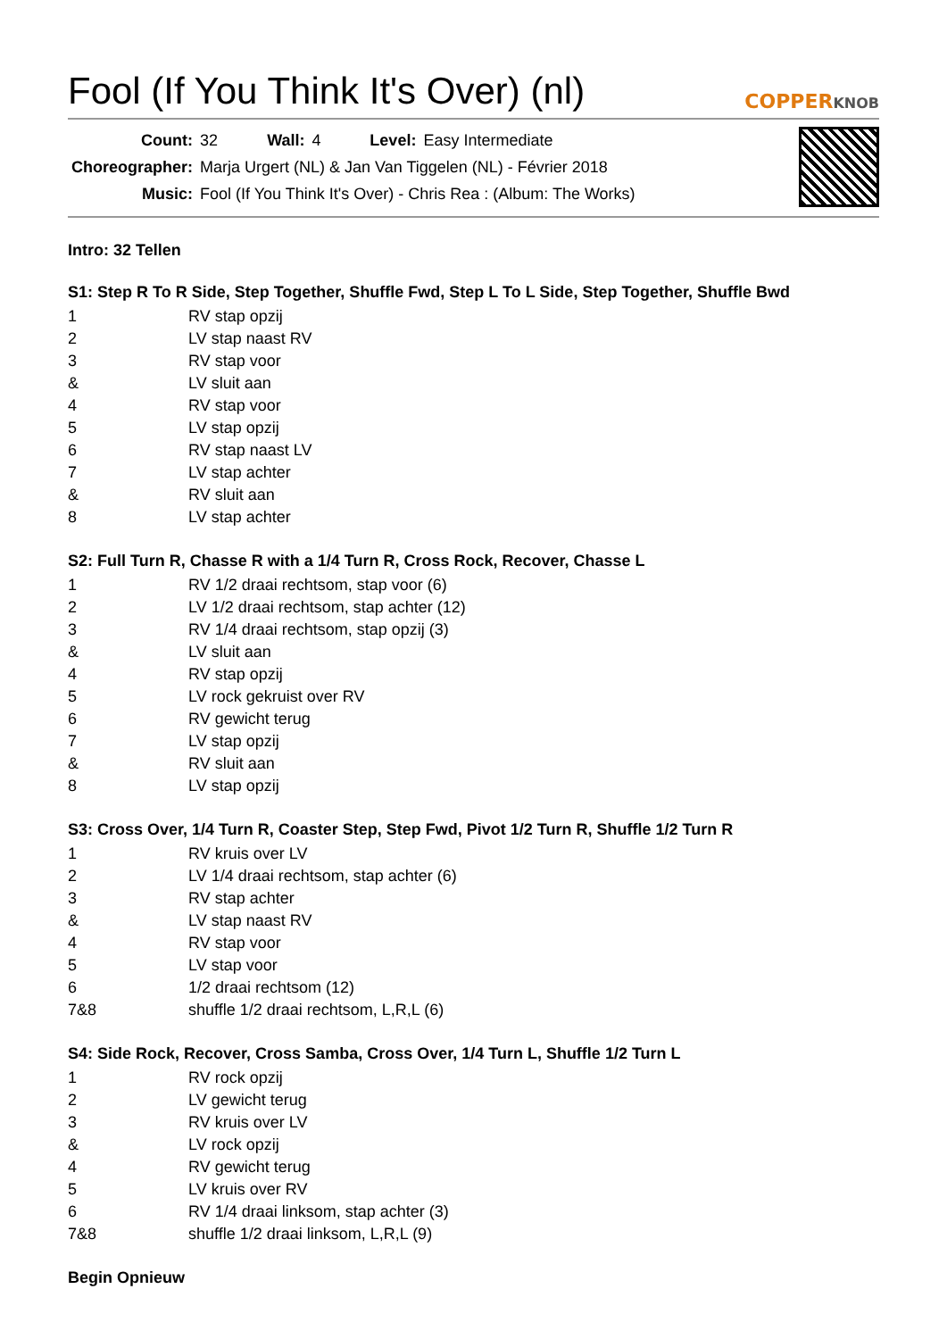Fool (If You Think It's Over) (nl)
COPPERKNOB
| Count: | 32 | Wall: | 4 | Level: | Easy Intermediate |
| Choreographer: | Marja Urgert (NL) & Jan Van Tiggelen (NL) - Février 2018 | | | | |
| Music: | Fool (If You Think It's Over) - Chris Rea : (Album: The Works) | | | | |
Intro: 32 Tellen
S1: Step R To R Side, Step Together, Shuffle Fwd, Step L To L Side, Step Together, Shuffle Bwd
| 1 | RV stap opzij |
| 2 | LV stap naast RV |
| 3 | RV stap voor |
| & | LV sluit aan |
| 4 | RV stap voor |
| 5 | LV stap opzij |
| 6 | RV stap naast LV |
| 7 | LV stap achter |
| & | RV sluit aan |
| 8 | LV stap achter |
S2: Full Turn R, Chasse R with a 1/4 Turn R, Cross Rock, Recover, Chasse L
| 1 | RV 1/2 draai rechtsom, stap voor (6) |
| 2 | LV 1/2 draai rechtsom, stap achter (12) |
| 3 | RV 1/4 draai rechtsom, stap opzij (3) |
| & | LV sluit aan |
| 4 | RV stap opzij |
| 5 | LV rock gekruist over RV |
| 6 | RV gewicht terug |
| 7 | LV stap opzij |
| & | RV sluit aan |
| 8 | LV stap opzij |
S3: Cross Over, 1/4 Turn R, Coaster Step, Step Fwd, Pivot 1/2 Turn R, Shuffle 1/2 Turn R
| 1 | RV kruis over LV |
| 2 | LV 1/4 draai rechtsom, stap achter (6) |
| 3 | RV stap achter |
| & | LV stap naast RV |
| 4 | RV stap voor |
| 5 | LV stap voor |
| 6 | 1/2 draai rechtsom (12) |
| 7&8 | shuffle 1/2 draai rechtsom, L,R,L (6) |
S4: Side Rock, Recover, Cross Samba, Cross Over, 1/4 Turn L, Shuffle 1/2 Turn L
| 1 | RV rock opzij |
| 2 | LV gewicht terug |
| 3 | RV kruis over LV |
| & | LV rock opzij |
| 4 | RV gewicht terug |
| 5 | LV kruis over RV |
| 6 | RV 1/4 draai linksom, stap achter (3) |
| 7&8 | shuffle 1/2 draai linksom, L,R,L (9) |
Begin Opnieuw